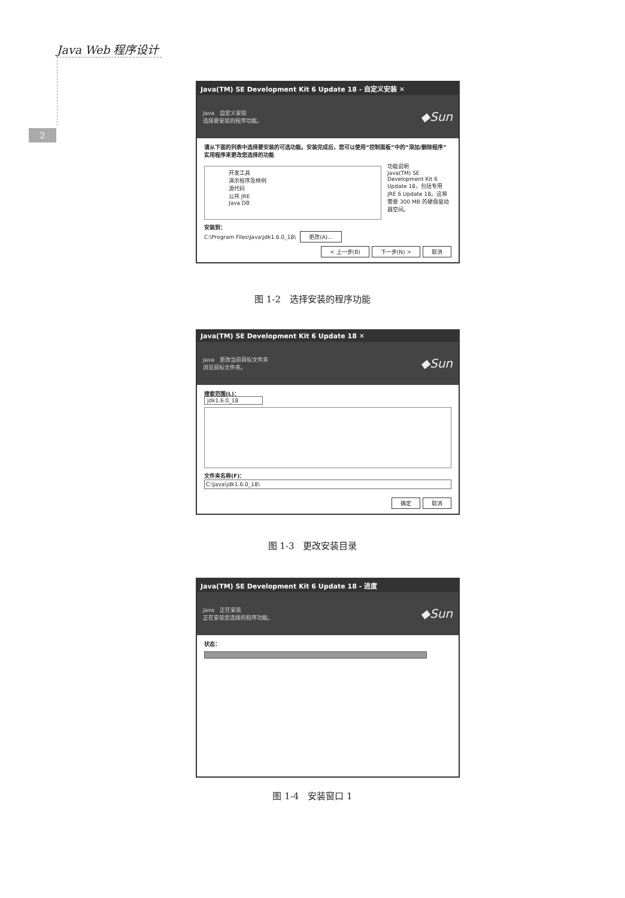Java Web 程序设计
2
Java(TM) SE Development Kit 6 Update 18 - 自定义安装 ✕
Java 自定义安装
选择要安装的程序功能。
◆Sun
请从下面的列表中选择要安装的可选功能。安装完成后，您可以使用“控制面板”中的“添加/删除程序”实用程序来更改您选择的功能
开发工具
演示程序及样例
源代码
公共 JRE
Java DB
功能说明
Java(TM) SE Development Kit 6 Update 18，包括专用 JRE 6 Update 18。这将需要 300 MB 的硬盘驱动器空间。
安装到：
C:\Program Files\Java\jdk1.6.0_18\ 更改(A)...
< 上一步(B) 下一步(N) > 取消
图 1-2　选择安装的程序功能
Java(TM) SE Development Kit 6 Update 18 ✕
Java 更改当前目标文件夹
浏览目标文件夹。
◆Sun
搜索范围(L)：
jdk1.6.0_18
文件夹名称(F)：
C:\Java\jdk1.6.0_18\
确定 取消
图 1-3　更改安装目录
Java(TM) SE Development Kit 6 Update 18 - 进度
Java 正在安装
正在安装您选择的程序功能。
◆Sun
状态：
图 1-4　安装窗口 1